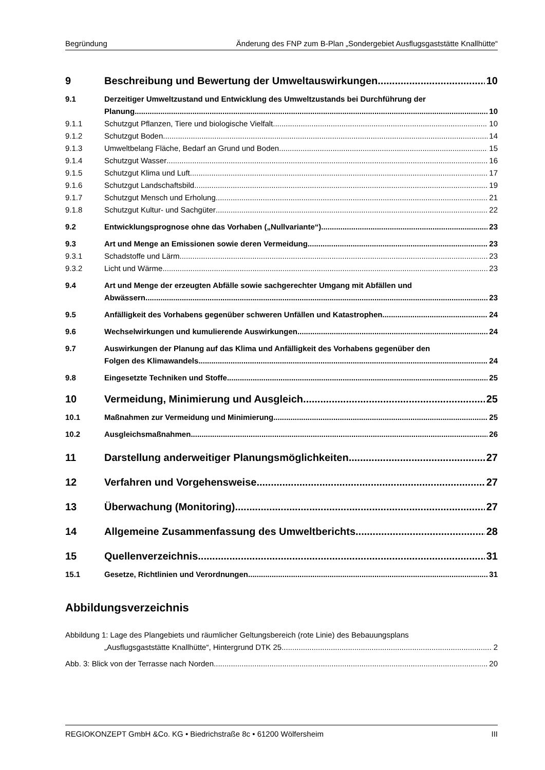Begründung Änderung des FNP zum B-Plan „Sondergebiet Ausflugsgaststätte Knallhütte“
9 Beschreibung und Bewertung der Umweltauswirkungen 10
9.1 Derzeitiger Umweltzustand und Entwicklung des Umweltzustands bei Durchführung der
Planung 10
9.1.1 Schutzgut Pflanzen, Tiere und biologische Vielfalt 10
9.1.2 Schutzgut Boden 14
9.1.3 Umweltbelang Fläche, Bedarf an Grund und Boden 15
9.1.4 Schutzgut Wasser 16
9.1.5 Schutzgut Klima und Luft 17
9.1.6 Schutzgut Landschaftsbild 19
9.1.7 Schutzgut Mensch und Erholung 21
9.1.8 Schutzgut Kultur- und Sachgüter 22
9.2 Entwicklungsprognose ohne das Vorhaben („Nullvariante“) 23
9.3 Art und Menge an Emissionen sowie deren Vermeidung 23
9.3.1 Schadstoffe und Lärm 23
9.3.2 Licht und Wärme 23
9.4 Art und Menge der erzeugten Abfälle sowie sachgerechter Umgang mit Abfällen und
Abwässern 23
9.5 Anfälligkeit des Vorhabens gegenüber schweren Unfällen und Katastrophen 24
9.6 Wechselwirkungen und kumulierende Auswirkungen 24
9.7 Auswirkungen der Planung auf das Klima und Anfälligkeit des Vorhabens gegenüber den
Folgen des Klimawandels 24
9.8 Eingesetzte Techniken und Stoffe 25
10 Vermeidung, Minimierung und Ausgleich 25
10.1 Maßnahmen zur Vermeidung und Minimierung 25
10.2 Ausgleichsmaßnahmen 26
11 Darstellung anderweitiger Planungsmöglichkeiten 27
12 Verfahren und Vorgehensweise 27
13 Überwachung (Monitoring) 27
14 Allgemeine Zusammenfassung des Umweltberichts 28
15 Quellenverzeichnis 31
15.1 Gesetze, Richtlinien und Verordnungen 31
Abbildungsverzeichnis
Abbildung 1: Lage des Plangebiets und räumlicher Geltungsbereich (rote Linie) des Bebauungsplans
„Ausflugsgaststätte Knallhütte“, Hintergrund DTK 25 2
Abb. 3: Blick von der Terrasse nach Norden 20
REGIOKONZEPT GmbH &Co. KG • Biedrichstraße 8c • 61200 Wölfersheim III